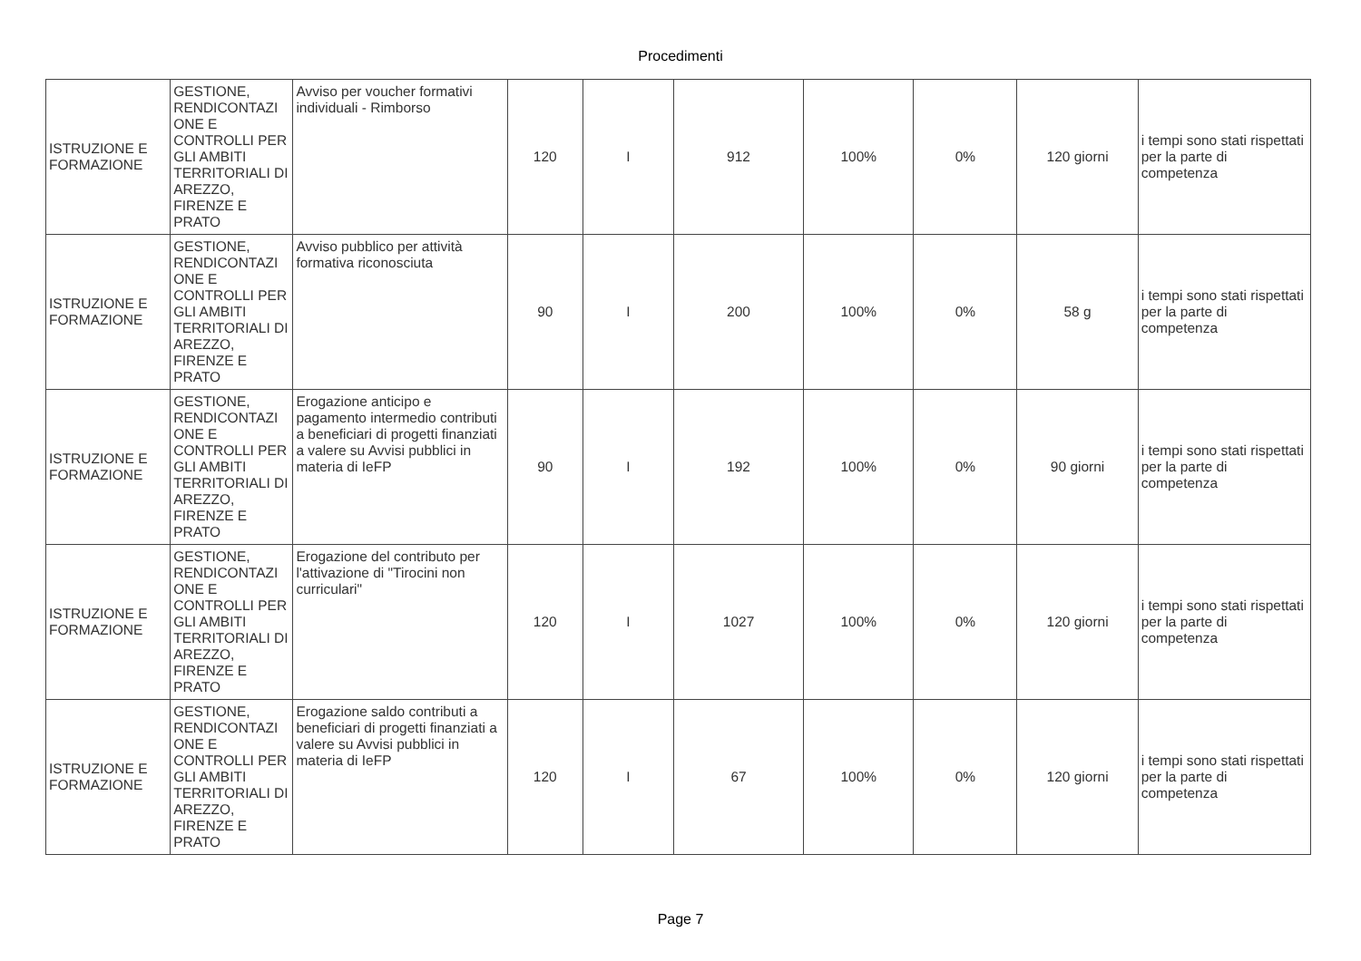Procedimenti
| ISTRUZIONE E FORMAZIONE | GESTIONE, RENDICONTAZI ONE E CONTROLLI PER GLI AMBITI TERRITORIALI DI AREZZO, FIRENZE E PRATO | Avviso per voucher formativi individuali - Rimborso | 120 | I | 912 | 100% | 0% | 120 giorni | i tempi sono stati rispettati per la parte di competenza |
| ISTRUZIONE E FORMAZIONE | GESTIONE, RENDICONTAZI ONE E CONTROLLI PER GLI AMBITI TERRITORIALI DI AREZZO, FIRENZE E PRATO | Avviso pubblico per attività formativa riconosciuta | 90 | I | 200 | 100% | 0% | 58 g | i tempi sono stati rispettati per la parte di competenza |
| ISTRUZIONE E FORMAZIONE | GESTIONE, RENDICONTAZI ONE E CONTROLLI PER GLI AMBITI TERRITORIALI DI AREZZO, FIRENZE E PRATO | Erogazione anticipo e pagamento intermedio contributi a beneficiari di progetti finanziati a valere su Avvisi pubblici in materia di IeFP | 90 | I | 192 | 100% | 0% | 90 giorni | i tempi sono stati rispettati per la parte di competenza |
| ISTRUZIONE E FORMAZIONE | GESTIONE, RENDICONTAZI ONE E CONTROLLI PER GLI AMBITI TERRITORIALI DI AREZZO, FIRENZE E PRATO | Erogazione del contributo per l'attivazione di "Tirocini non curriculari" | 120 | I | 1027 | 100% | 0% | 120 giorni | i tempi sono stati rispettati per la parte di competenza |
| ISTRUZIONE E FORMAZIONE | GESTIONE, RENDICONTAZI ONE E CONTROLLI PER GLI AMBITI TERRITORIALI DI AREZZO, FIRENZE E PRATO | Erogazione saldo contributi a beneficiari di progetti finanziati a valere su Avvisi pubblici in materia di IeFP | 120 | I | 67 | 100% | 0% | 120 giorni | i tempi sono stati rispettati per la parte di competenza |
Page 7